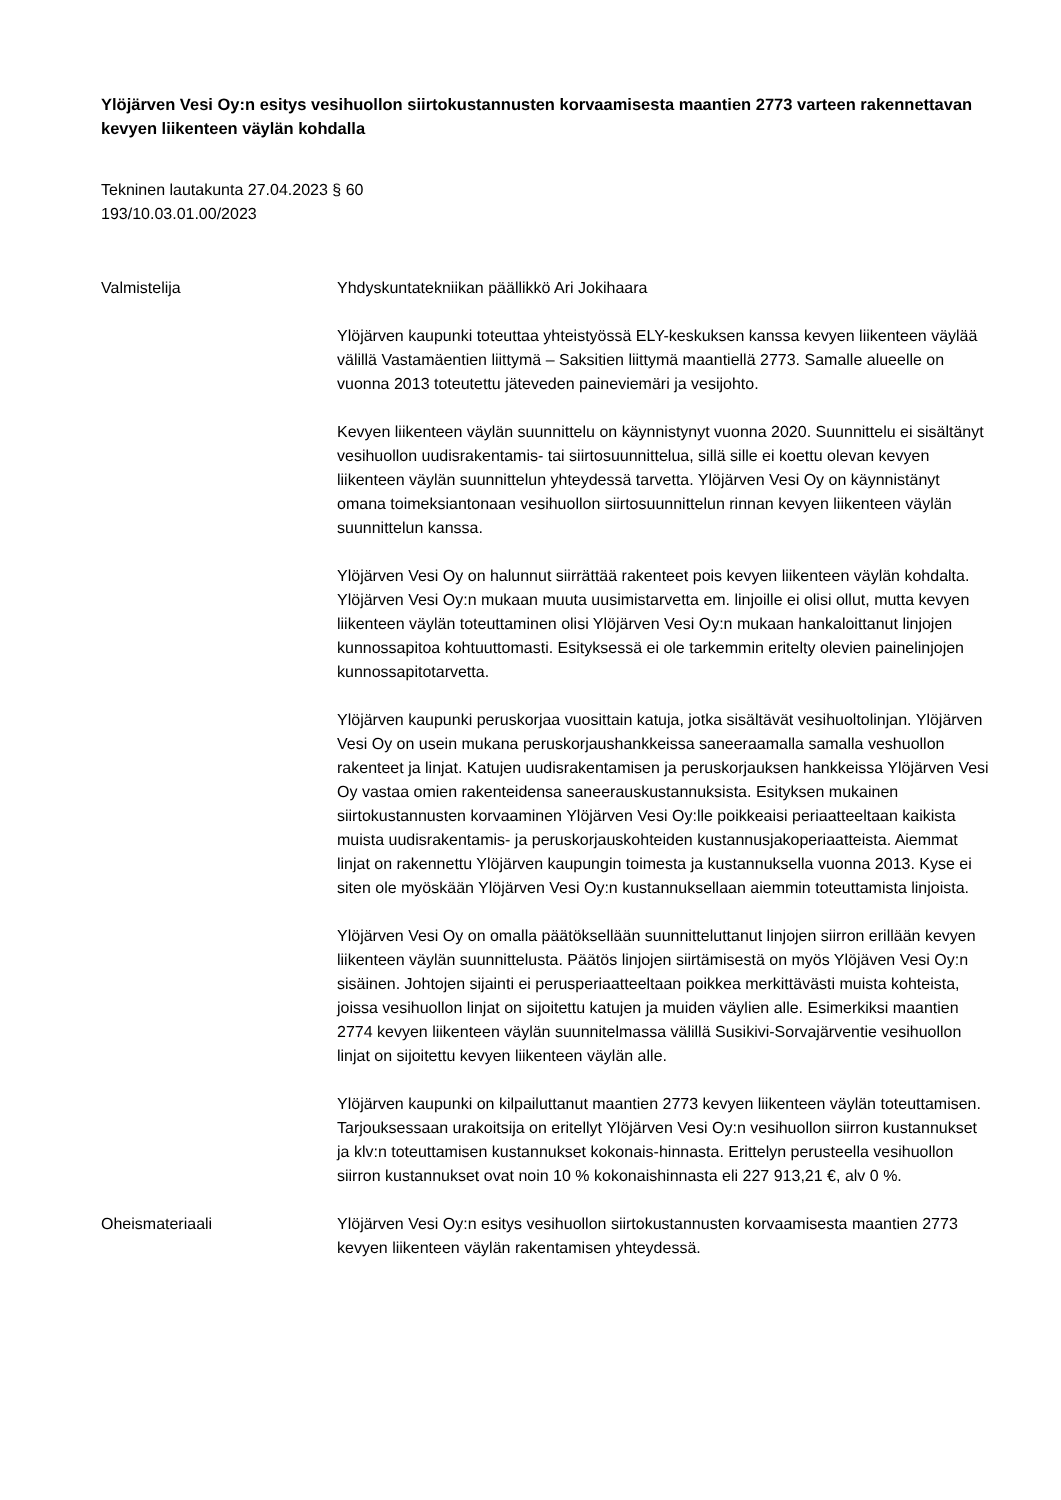Ylöjärven Vesi Oy:n esitys vesihuollon siirtokustannusten korvaamisesta maantien 2773 varteen rakennettavan kevyen liikenteen väylän kohdalla
Tekninen lautakunta 27.04.2023 § 60
193/10.03.01.00/2023
Valmistelija Yhdyskuntatekniikan päällikkö Ari Jokihaara
Ylöjärven kaupunki toteuttaa yhteistyössä ELY-keskuksen kanssa kevyen liikenteen väylää välillä Vastamäentien liittymä – Saksitien liittymä maantiellä 2773. Samalle alueelle on vuonna 2013 toteutettu jäteveden paineviemäri ja vesijohto.
Kevyen liikenteen väylän suunnittelu on käynnistynyt vuonna 2020. Suunnittelu ei sisältänyt vesihuollon uudisrakentamis- tai siirtosuunnittelua, sillä sille ei koettu olevan kevyen liikenteen väylän suunnittelun yhteydessä tarvetta. Ylöjärven Vesi Oy on käynnistänyt omana toimeksiantonaan vesihuollon siirtosuunnittelun rinnan kevyen liikenteen väylän suunnittelun kanssa.
Ylöjärven Vesi Oy on halunnut siirrättää rakenteet pois kevyen liikenteen väylän kohdalta. Ylöjärven Vesi Oy:n mukaan muuta uusimistarvetta em. linjoille ei olisi ollut, mutta kevyen liikenteen väylän toteuttaminen olisi Ylöjärven Vesi Oy:n mukaan hankaloittanut linjojen kunnossapitoa kohtuuttomasti. Esityksessä ei ole tarkemmin eritelty olevien painelinjojen kunnossapitotarvetta.
Ylöjärven kaupunki peruskorjaa vuosittain katuja, jotka sisältävät vesihuoltolinjan. Ylöjärven Vesi Oy on usein mukana peruskorjaushankkeissa saneeraamalla samalla veshuollon rakenteet ja linjat. Katujen uudisrakentamisen ja peruskorjauksen hankkeissa Ylöjärven Vesi Oy vastaa omien rakenteidensa saneerauskustannuksista. Esityksen mukainen siirtokustannusten korvaaminen Ylöjärven Vesi Oy:lle poikkeaisi periaatteeltaan kaikista muista uudisrakentamis- ja peruskorjauskohteiden kustannusjakoperiaatteista. Aiemmat linjat on rakennettu Ylöjärven kaupungin toimesta ja kustannuksella vuonna 2013. Kyse ei siten ole myöskään Ylöjärven Vesi Oy:n kustannuksellaan aiemmin toteuttamista linjoista.
Ylöjärven Vesi Oy on omalla päätöksellään suunnitteluttanut linjojen siirron erillään kevyen liikenteen väylän suunnittelusta. Päätös linjojen siirtämisestä on myös Ylöjäven Vesi Oy:n sisäinen. Johtojen sijainti ei perusperiaatteeltaan poikkea merkittävästi muista kohteista, joissa vesihuollon linjat on sijoitettu katujen ja muiden väylien alle. Esimerkiksi maantien 2774 kevyen liikenteen väylän suunnitelmassa välillä Susikivi-Sorvajärventie vesihuollon linjat on sijoitettu kevyen liikenteen väylän alle.
Ylöjärven kaupunki on kilpailuttanut maantien 2773 kevyen liikenteen väylän toteuttamisen. Tarjouksessaan urakoitsija on eritellyt Ylöjärven Vesi Oy:n vesihuollon siirron kustannukset ja klv:n toteuttamisen kustannukset kokonais-hinnasta. Erittelyn perusteella vesihuollon siirron kustannukset ovat noin 10 % kokonaishinnasta eli 227 913,21 €, alv 0 %.
Oheismateriaali Ylöjärven Vesi Oy:n esitys vesihuollon siirtokustannusten korvaamisesta maantien 2773 kevyen liikenteen väylän rakentamisen yhteydessä.